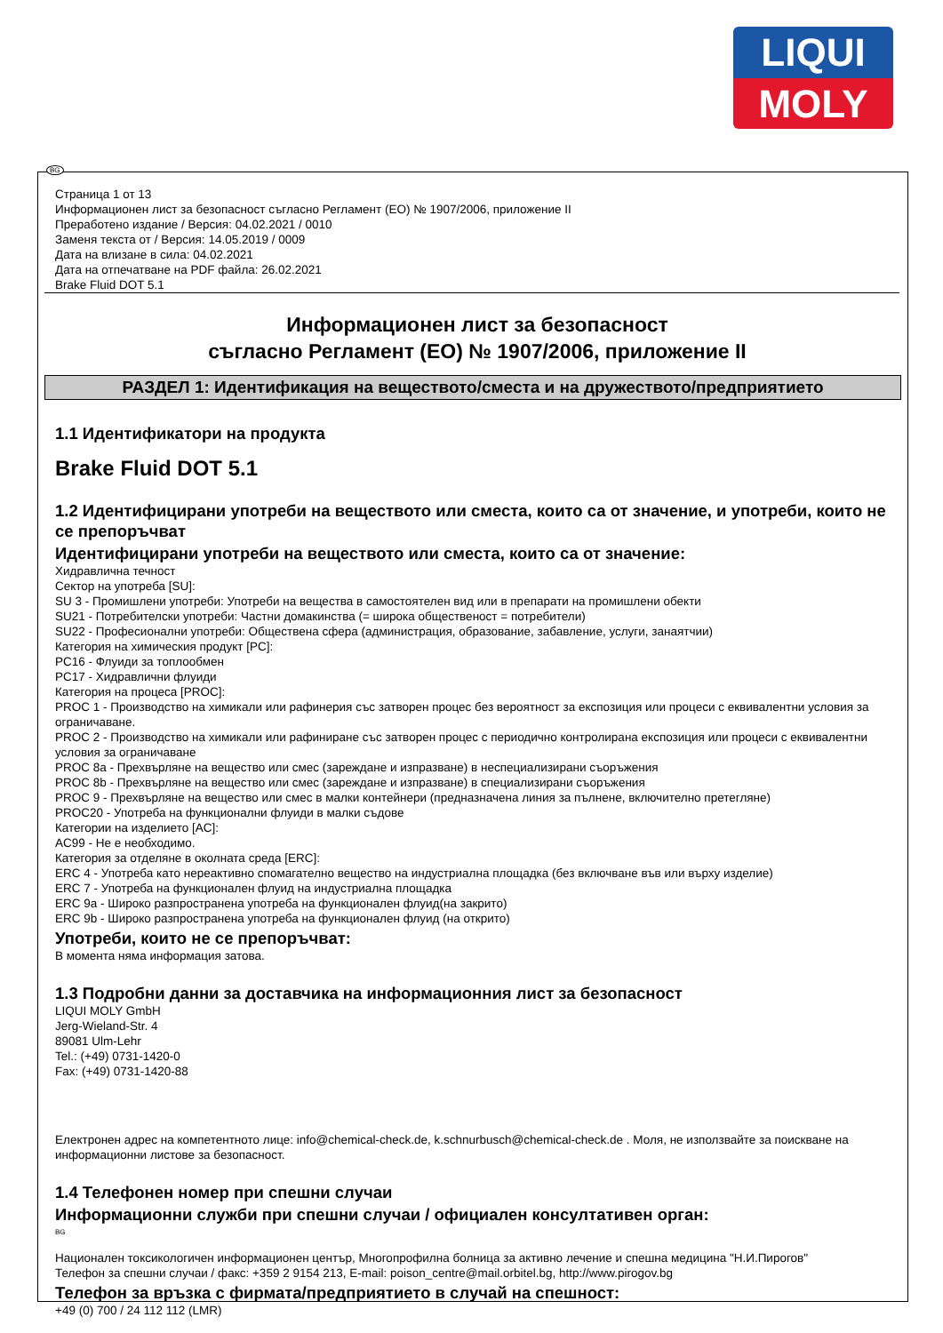LIQUI
MOLY
BG
Страница 1 от 13
Информационен лист за безопасност съгласно Регламент (ЕО) № 1907/2006, приложение II
Преработено издание / Версия: 04.02.2021 / 0010
Заменя текста от / Версия: 14.05.2019 / 0009
Дата на влизане в сила: 04.02.2021
Дата на отпечатване на PDF файла: 26.02.2021
Brake Fluid DOT 5.1
Информационен лист за безопасност
съгласно Регламент (ЕО) № 1907/2006, приложение II
РАЗДЕЛ 1: Идентификация на веществото/сместа и на дружеството/предприятието
1.1 Идентификатори на продукта
Brake Fluid DOT 5.1
1.2 Идентифицирани употреби на веществото или сместа, които са от значение, и употреби, които не се препоръчват
Идентифицирани употреби на веществото или сместа, които са от значение:
Хидравлична течност
Сектор на употреба [SU]:
SU 3 - Промишлени употреби: Употреби на вещества в самостоятелен вид или в препарати на промишлени обекти
SU21 - Потребителски употреби: Частни домакинства (= широка общественост = потребители)
SU22 - Професионални употреби: Обществена сфера (администрация, образование, забавление, услуги, занаятчии)
Категория на химическия продукт [PC]:
PC16 - Флуиди за топлообмен
PC17 - Хидравлични флуиди
Категория на процеса [PROC]:
PROC 1 - Производство на химикали или рафинерия със затворен процес без вероятност за експозиция или процеси с еквивалентни условия за ограничаване.
PROC 2 - Производство на химикали или рафиниране със затворен процес с периодично контролирана експозиция или процеси с еквивалентни условия за ограничаване
PROC 8a - Прехвърляне на вещество или смес (зареждане и изпразване) в неспециализирани съоръжения
PROC 8b - Прехвърляне на вещество или смес (зареждане и изпразване) в специализирани съоръжения
PROC 9 - Прехвърляне на вещество или смес в малки контейнери (предназначена линия за пълнене, включително претегляне)
PROC20 - Употреба на функционални флуиди в малки съдове
Категории на изделието [AC]:
AC99 - Не е необходимо.
Категория за отделяне в околната среда [ERC]:
ERC 4 - Употреба като нереактивно спомагателно вещество на индустриална площадка (без включване във или върху изделие)
ERC 7 - Употреба на функционален флуид на индустриална площадка
ERC 9a - Широко разпространена употреба на функционален флуид(на закрито)
ERC 9b - Широко разпространена употреба на функционален флуид (на открито)
Употреби, които не се препоръчват:
В момента няма информация затова.
1.3 Подробни данни за доставчика на информационния лист за безопасност
LIQUI MOLY GmbH
Jerg-Wieland-Str. 4
89081 Ulm-Lehr
Tel.: (+49) 0731-1420-0
Fax: (+49) 0731-1420-88
Електронен адрес на компетентното лице: info@chemical-check.de, k.schnurbusch@chemical-check.de . Моля, не използвайте за поискване на информационни листове за безопасност.
1.4 Телефонен номер при спешни случаи
Информационни служби при спешни случаи / официален консултативен орган:
BG
Национален токсикологичен информационен център, Многопрофилна болница за активно лечение и спешна медицина "Н.И.Пирогов"
Телефон за спешни случаи / факс: +359 2 9154 213, E-mail: poison_centre@mail.orbitel.bg, http://www.pirogov.bg
Телефон за връзка с фирмата/предприятието в случай на спешност:
+49 (0) 700 / 24 112 112 (LMR)